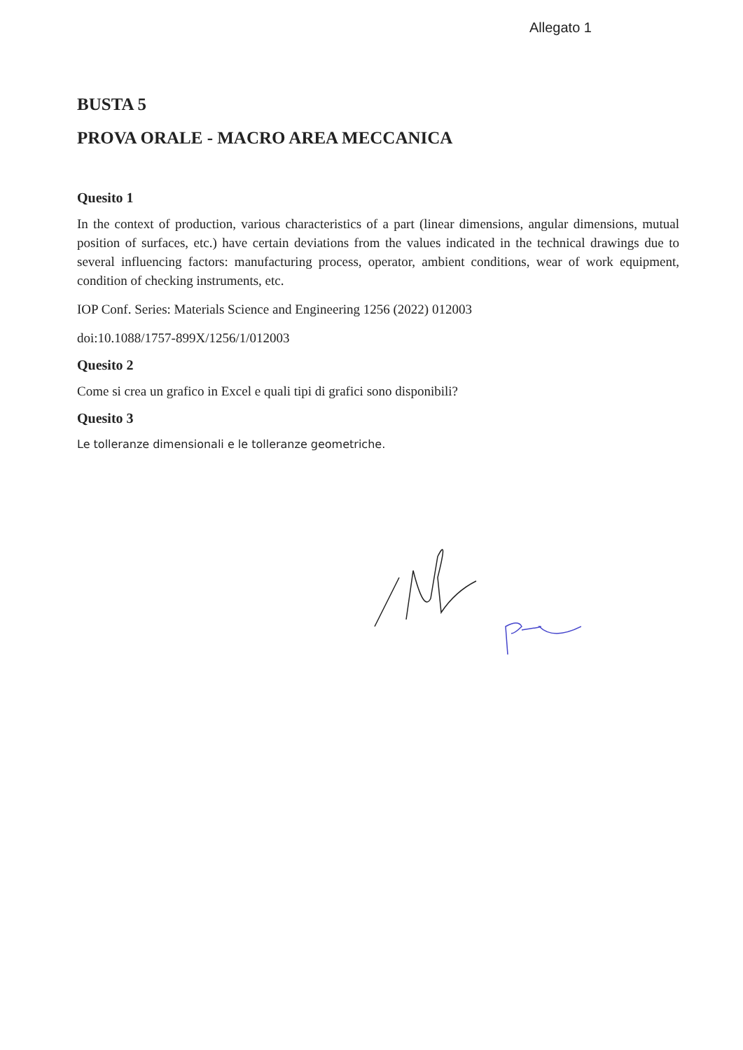Allegato 1
BUSTA 5
PROVA ORALE - MACRO AREA MECCANICA
Quesito 1
In the context of production, various characteristics of a part (linear dimensions, angular dimensions, mutual position of surfaces, etc.) have certain deviations from the values indicated in the technical drawings due to several influencing factors: manufacturing process, operator, ambient conditions, wear of work equipment, condition of checking instruments, etc.
IOP Conf. Series: Materials Science and Engineering 1256 (2022) 012003
doi:10.1088/1757-899X/1256/1/012003
Quesito 2
Come si crea un grafico in Excel e quali tipi di grafici sono disponibili?
Quesito 3
Le tolleranze dimensionali e le tolleranze geometriche.